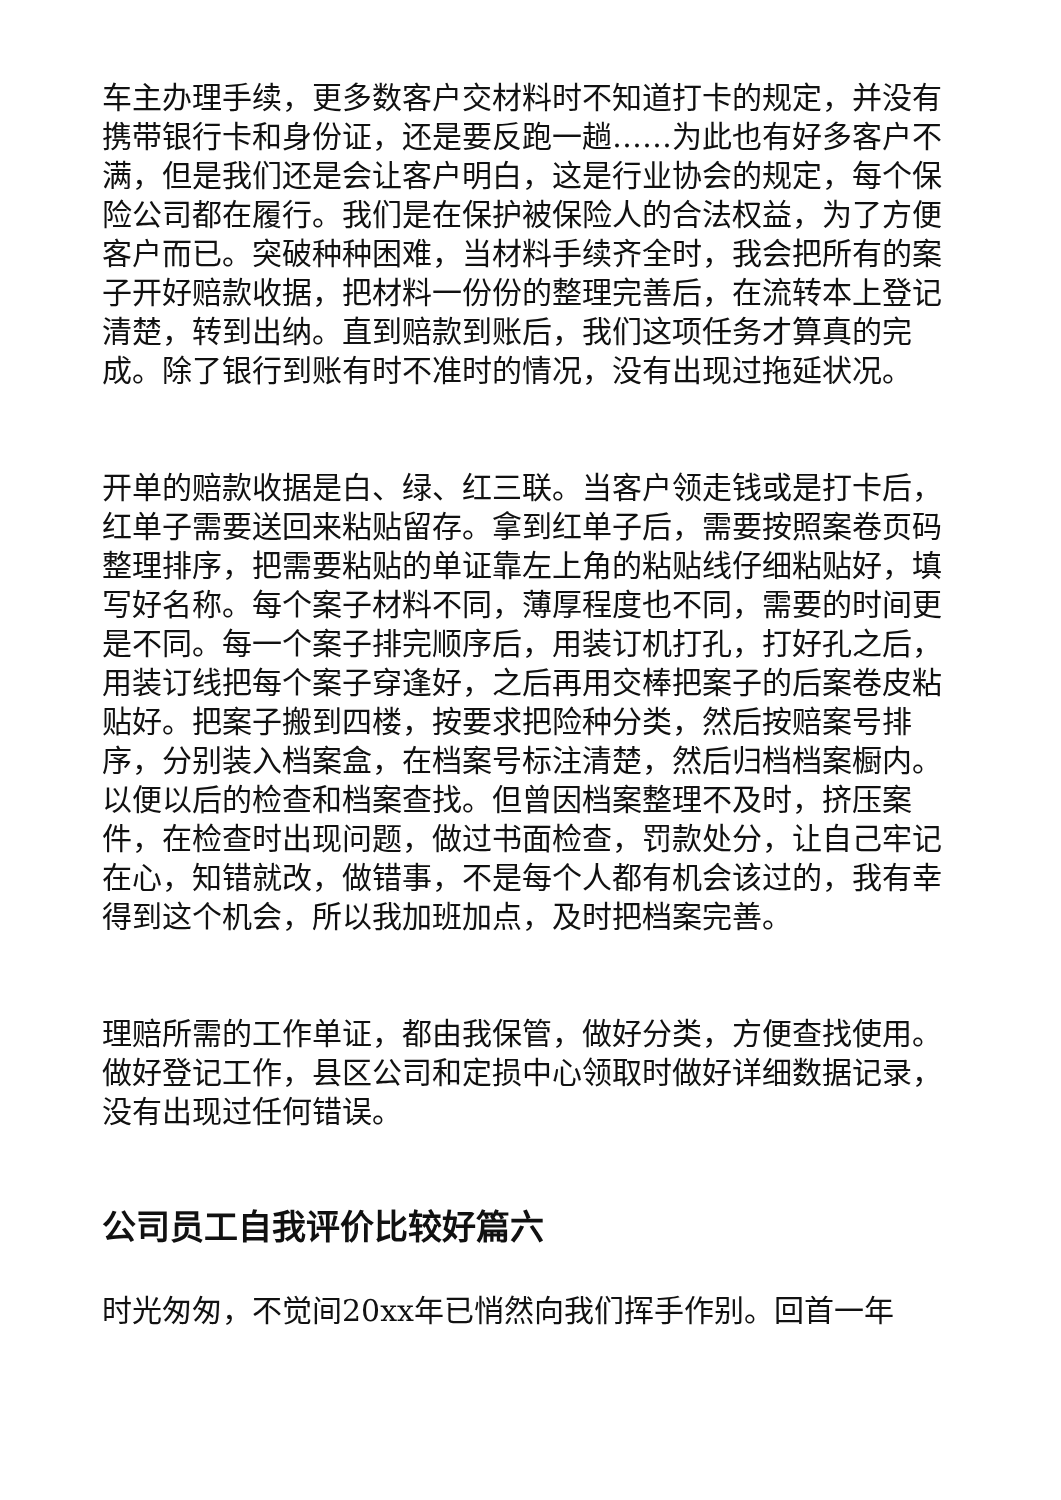车主办理手续，更多数客户交材料时不知道打卡的规定，并没有携带银行卡和身份证，还是要反跑一趟……为此也有好多客户不满，但是我们还是会让客户明白，这是行业协会的规定，每个保险公司都在履行。我们是在保护被保险人的合法权益，为了方便客户而已。突破种种困难，当材料手续齐全时，我会把所有的案子开好赔款收据，把材料一份份的整理完善后，在流转本上登记清楚，转到出纳。直到赔款到账后，我们这项任务才算真的完成。除了银行到账有时不准时的情况，没有出现过拖延状况。
开单的赔款收据是白、绿、红三联。当客户领走钱或是打卡后，红单子需要送回来粘贴留存。拿到红单子后，需要按照案卷页码整理排序，把需要粘贴的单证靠左上角的粘贴线仔细粘贴好，填写好名称。每个案子材料不同，薄厚程度也不同，需要的时间更是不同。每一个案子排完顺序后，用装订机打孔，打好孔之后，用装订线把每个案子穿逢好，之后再用交棒把案子的后案卷皮粘贴好。把案子搬到四楼，按要求把险种分类，然后按赔案号排序，分别装入档案盒，在档案号标注清楚，然后归档档案橱内。以便以后的检查和档案查找。但曾因档案整理不及时，挤压案件，在检查时出现问题，做过书面检查，罚款处分，让自己牢记在心，知错就改，做错事，不是每个人都有机会该过的，我有幸得到这个机会，所以我加班加点，及时把档案完善。
理赔所需的工作单证，都由我保管，做好分类，方便查找使用。做好登记工作，县区公司和定损中心领取时做好详细数据记录，没有出现过任何错误。
公司员工自我评价比较好篇六
时光匆匆，不觉间20xx年已悄然向我们挥手作别。回首一年